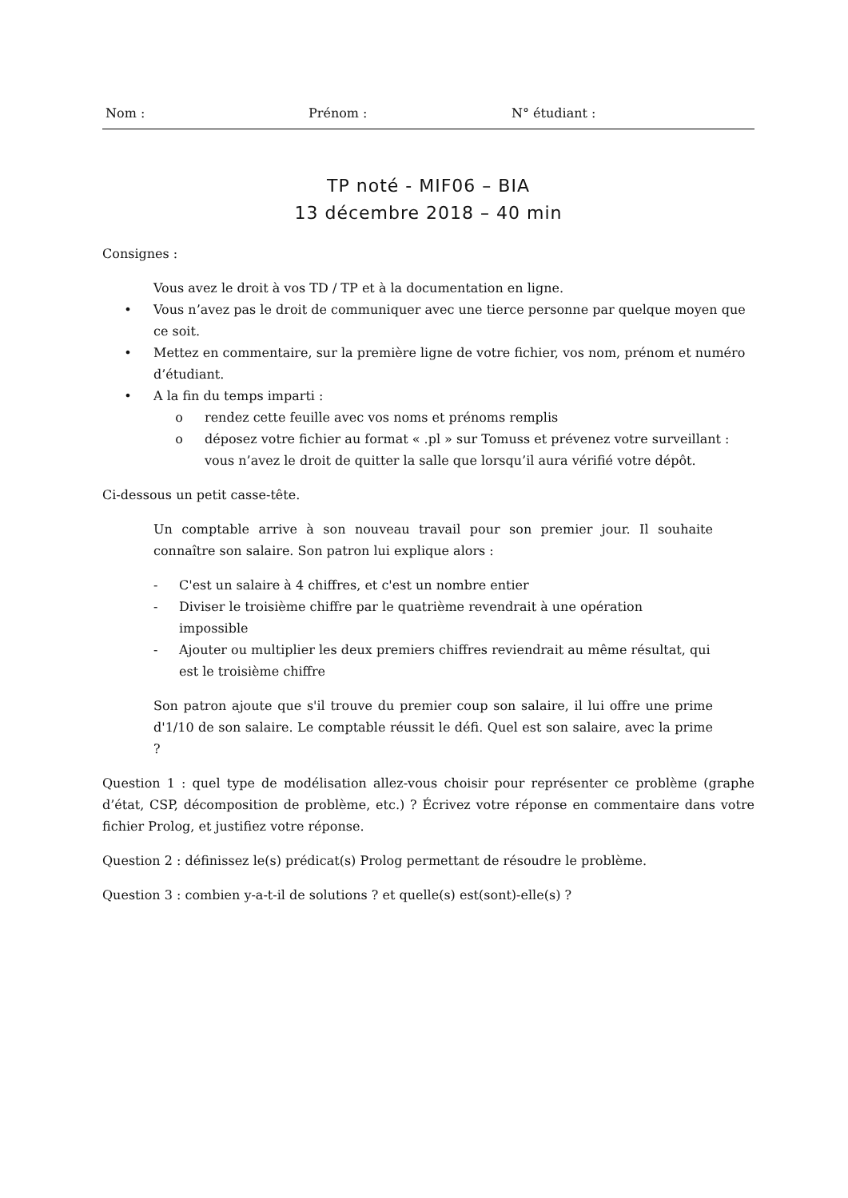Nom : Prénom : N° étudiant :
TP noté - MIF06 – BIA
13 décembre 2018 – 40 min
Consignes :
Vous avez le droit à vos TD / TP et à la documentation en ligne.
• Vous n’avez pas le droit de communiquer avec une tierce personne par quelque moyen que ce soit.
• Mettez en commentaire, sur la première ligne de votre fichier, vos nom, prénom et numéro d’étudiant.
• A la fin du temps imparti :
o rendez cette feuille avec vos noms et prénoms remplis
o déposez votre fichier au format « .pl » sur Tomuss et prévenez votre surveillant : vous n’avez le droit de quitter la salle que lorsqu’il aura vérifié votre dépôt.
Ci-dessous un petit casse-tête.
Un comptable arrive à son nouveau travail pour son premier jour. Il souhaite connaître son salaire. Son patron lui explique alors :
- C'est un salaire à 4 chiffres, et c'est un nombre entier
- Diviser le troisième chiffre par le quatrième revendrait à une opération impossible
- Ajouter ou multiplier les deux premiers chiffres reviendrait au même résultat, qui est le troisième chiffre
Son patron ajoute que s'il trouve du premier coup son salaire, il lui offre une prime d'1/10 de son salaire. Le comptable réussit le défi. Quel est son salaire, avec la prime ?
Question 1 : quel type de modélisation allez-vous choisir pour représenter ce problème (graphe d’état, CSP, décomposition de problème, etc.) ? Écrivez votre réponse en commentaire dans votre fichier Prolog, et justifiez votre réponse.
Question 2 : définissez le(s) prédicat(s) Prolog permettant de résoudre le problème.
Question 3 : combien y-a-t-il de solutions ? et quelle(s) est(sont)-elle(s) ?